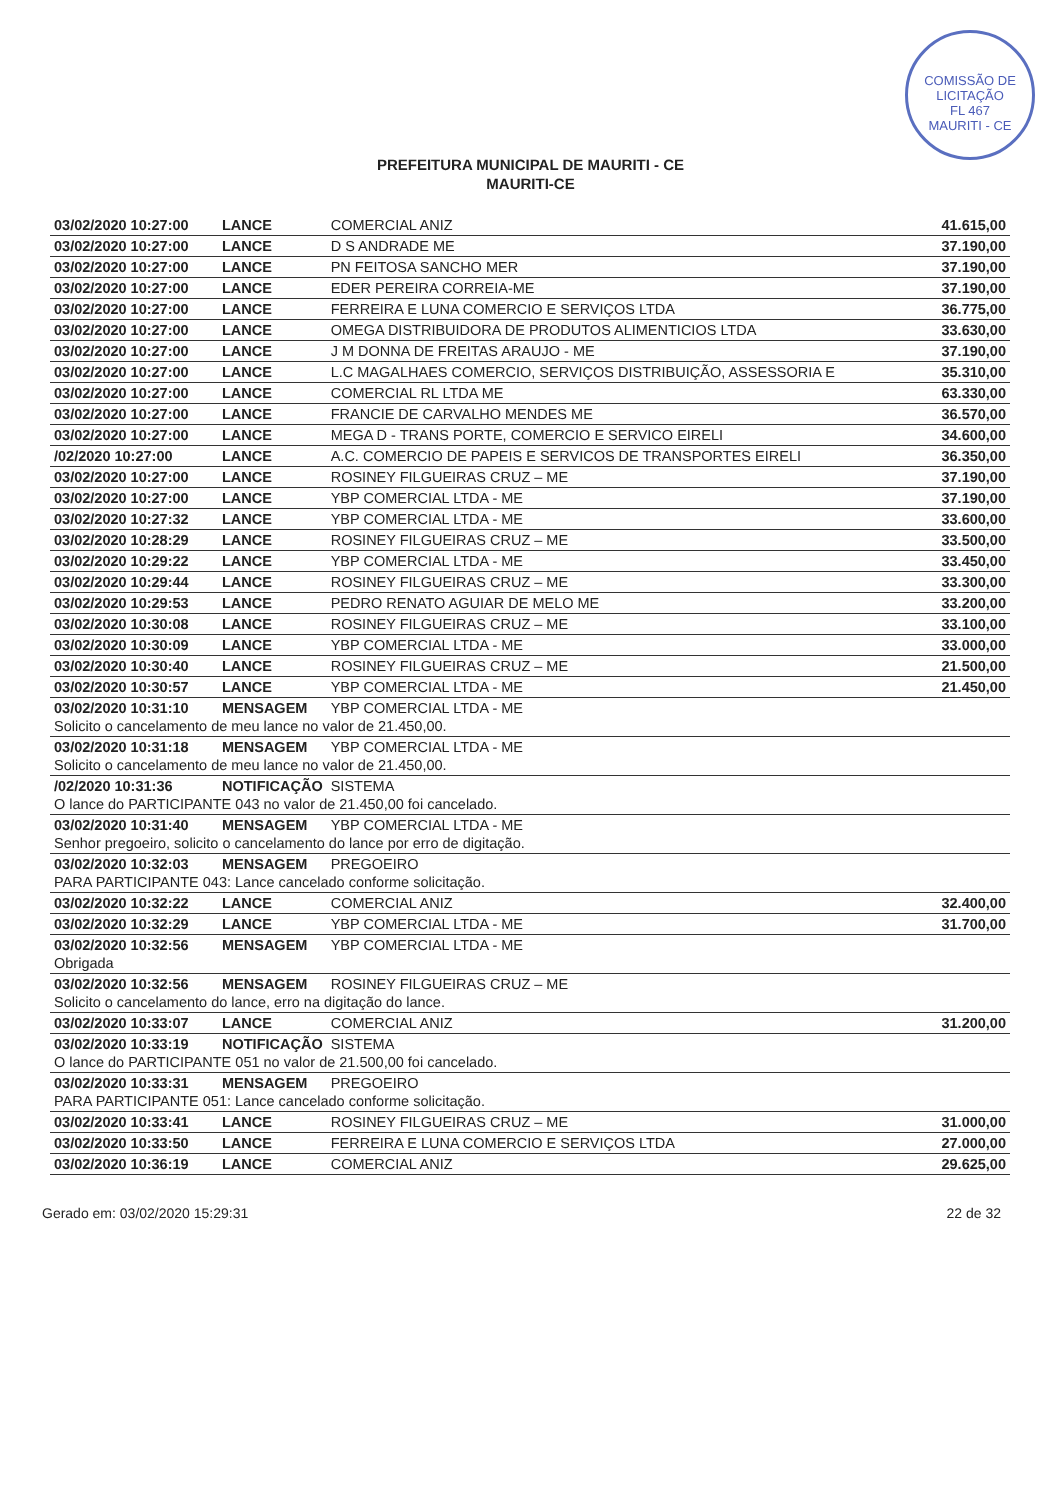COMISSÃO DE LICITAÇÃO
FL 467
MAURITI - CE
PREFEITURA MUNICIPAL DE MAURITI - CE
MAURITI-CE
| 03/02/2020 10:27:00 | LANCE | COMERCIAL ANIZ | 41.615,00 |
| 03/02/2020 10:27:00 | LANCE | D S ANDRADE ME | 37.190,00 |
| 03/02/2020 10:27:00 | LANCE | PN FEITOSA SANCHO MER | 37.190,00 |
| 03/02/2020 10:27:00 | LANCE | EDER PEREIRA CORREIA-ME | 37.190,00 |
| 03/02/2020 10:27:00 | LANCE | FERREIRA E LUNA COMERCIO E SERVIÇOS LTDA | 36.775,00 |
| 03/02/2020 10:27:00 | LANCE | OMEGA DISTRIBUIDORA DE PRODUTOS ALIMENTICIOS LTDA | 33.630,00 |
| 03/02/2020 10:27:00 | LANCE | J M DONNA DE FREITAS ARAUJO - ME | 37.190,00 |
| 03/02/2020 10:27:00 | LANCE | L.C MAGALHAES COMERCIO, SERVIÇOS DISTRIBUIÇÃO, ASSESSORIA E | 35.310,00 |
| 03/02/2020 10:27:00 | LANCE | COMERCIAL RL LTDA ME | 63.330,00 |
| 03/02/2020 10:27:00 | LANCE | FRANCIE DE CARVALHO MENDES ME | 36.570,00 |
| 03/02/2020 10:27:00 | LANCE | MEGA D - TRANS PORTE, COMERCIO E SERVICO EIRELI | 34.600,00 |
| /02/2020 10:27:00 | LANCE | A.C. COMERCIO DE PAPEIS E SERVICOS DE TRANSPORTES EIRELI | 36.350,00 |
| 03/02/2020 10:27:00 | LANCE | ROSINEY FILGUEIRAS CRUZ – ME | 37.190,00 |
| 03/02/2020 10:27:00 | LANCE | YBP COMERCIAL LTDA - ME | 37.190,00 |
| 03/02/2020 10:27:32 | LANCE | YBP COMERCIAL LTDA - ME | 33.600,00 |
| 03/02/2020 10:28:29 | LANCE | ROSINEY FILGUEIRAS CRUZ – ME | 33.500,00 |
| 03/02/2020 10:29:22 | LANCE | YBP COMERCIAL LTDA - ME | 33.450,00 |
| 03/02/2020 10:29:44 | LANCE | ROSINEY FILGUEIRAS CRUZ – ME | 33.300,00 |
| 03/02/2020 10:29:53 | LANCE | PEDRO RENATO AGUIAR DE MELO ME | 33.200,00 |
| 03/02/2020 10:30:08 | LANCE | ROSINEY FILGUEIRAS CRUZ – ME | 33.100,00 |
| 03/02/2020 10:30:09 | LANCE | YBP COMERCIAL LTDA - ME | 33.000,00 |
| 03/02/2020 10:30:40 | LANCE | ROSINEY FILGUEIRAS CRUZ – ME | 21.500,00 |
| 03/02/2020 10:30:57 | LANCE | YBP COMERCIAL LTDA - ME | 21.450,00 |
| 03/02/2020 10:31:10 | MENSAGEM | YBP COMERCIAL LTDA - ME | |
| Solicito o cancelamento de meu lance no valor de 21.450,00. | | | |
| 03/02/2020 10:31:18 | MENSAGEM | YBP COMERCIAL LTDA - ME | |
| Solicito o cancelamento de meu lance no valor de 21.450,00. | | | |
| /02/2020 10:31:36 | NOTIFICAÇÃO | SISTEMA | |
| O lance do PARTICIPANTE 043 no valor de 21.450,00 foi cancelado. | | | |
| 03/02/2020 10:31:40 | MENSAGEM | YBP COMERCIAL LTDA - ME | |
| Senhor pregoeiro, solicito o cancelamento do lance por erro de digitação. | | | |
| 03/02/2020 10:32:03 | MENSAGEM | PREGOEIRO | |
| PARA PARTICIPANTE 043: Lance cancelado conforme solicitação. | | | |
| 03/02/2020 10:32:22 | LANCE | COMERCIAL ANIZ | 32.400,00 |
| 03/02/2020 10:32:29 | LANCE | YBP COMERCIAL LTDA - ME | 31.700,00 |
| 03/02/2020 10:32:56 | MENSAGEM | YBP COMERCIAL LTDA - ME | |
| Obrigada | | | |
| 03/02/2020 10:32:56 | MENSAGEM | ROSINEY FILGUEIRAS CRUZ – ME | |
| Solicito o cancelamento do lance, erro na digitação do lance. | | | |
| 03/02/2020 10:33:07 | LANCE | COMERCIAL ANIZ | 31.200,00 |
| 03/02/2020 10:33:19 | NOTIFICAÇÃO | SISTEMA | |
| O lance do PARTICIPANTE 051 no valor de 21.500,00 foi cancelado. | | | |
| 03/02/2020 10:33:31 | MENSAGEM | PREGOEIRO | |
| PARA PARTICIPANTE 051: Lance cancelado conforme solicitação. | | | |
| 03/02/2020 10:33:41 | LANCE | ROSINEY FILGUEIRAS CRUZ – ME | 31.000,00 |
| 03/02/2020 10:33:50 | LANCE | FERREIRA E LUNA COMERCIO E SERVIÇOS LTDA | 27.000,00 |
| 03/02/2020 10:36:19 | LANCE | COMERCIAL ANIZ | 29.625,00 |
Gerado em: 03/02/2020 15:29:31 22 de 32